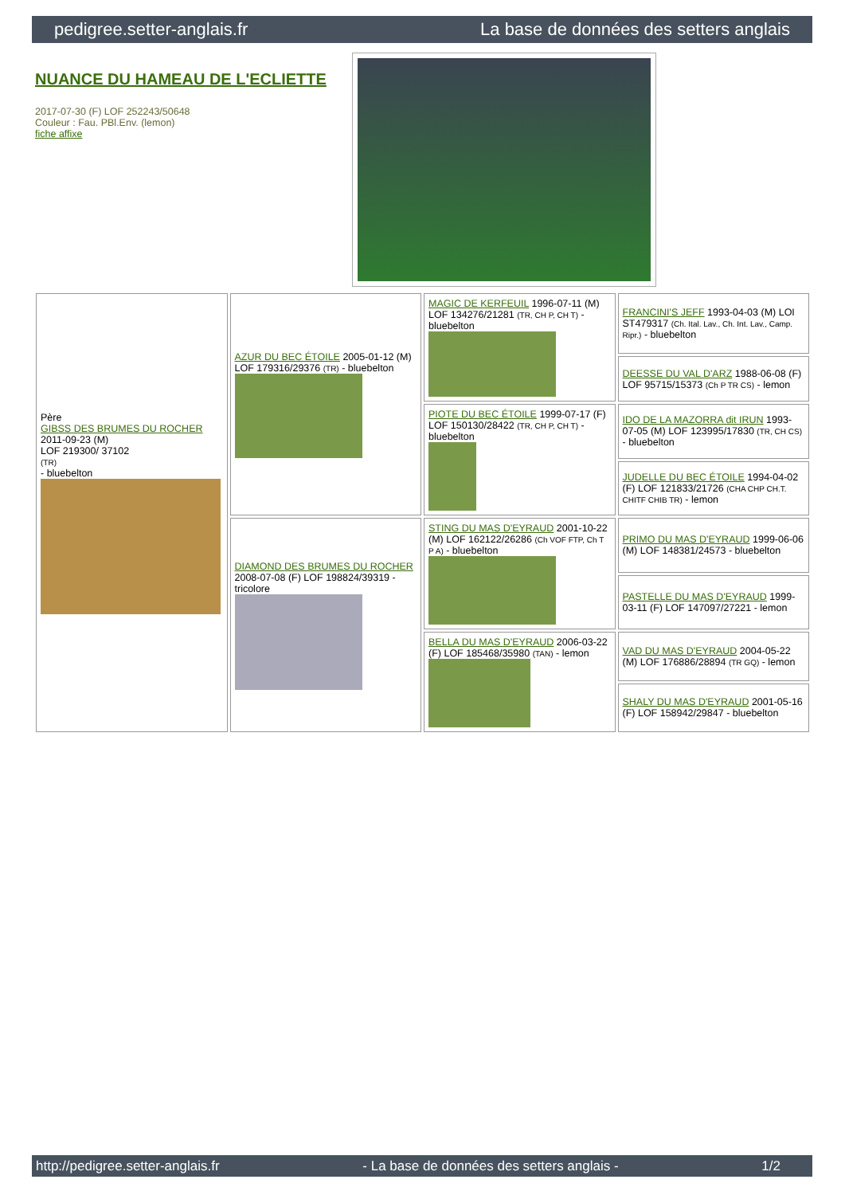pedigree.setter-anglais.fr La base de données des setters anglais
NUANCE DU HAMEAU DE L'ECLIETTE
2017-07-30 (F) LOF 252243/50648
Couleur : Fau. PBl.Env. (lemon)
fiche affixe
| Père GIBSS DES BRUMES DU ROCHER 2011-09-23 (M) LOF 219300/ 37102 (TR) - bluebelton | AZUR DU BEC ÉTOILE 2005-01-12 (M) LOF 179316/29376 (TR) - bluebelton | MAGIC DE KERFEUIL 1996-07-11 (M) LOF 134276/21281 (TR, CH P, CH T) - bluebelton | FRANCINI'S JEFF 1993-04-03 (M) LOI ST479317 (Ch. Ital. Lav., Ch. Int. Lav., Camp. Ripr.) - bluebelton |
| | | | DEESSE DU VAL D'ARZ 1988-06-08 (F) LOF 95715/15373 (Ch P TR CS) - lemon |
| | | PIOTE DU BEC ÉTOILE 1999-07-17 (F) LOF 150130/28422 (TR, CH P, CH T) - bluebelton | IDO DE LA MAZORRA dit IRUN 1993-07-05 (M) LOF 123995/17830 (TR, CH CS) - bluebelton |
| | | | JUDELLE DU BEC ÉTOILE 1994-04-02 (F) LOF 121833/21726 (CHA CHP CH.T. CHITF CHIB TR) - lemon |
| | DIAMOND DES BRUMES DU ROCHER 2008-07-08 (F) LOF 198824/39319 - tricolore | STING DU MAS D'EYRAUD 2001-10-22 (M) LOF 162122/26286 (Ch VOF FTP, Ch T P A) - bluebelton | PRIMO DU MAS D'EYRAUD 1999-06-06 (M) LOF 148381/24573 - bluebelton |
| | | | PASTELLE DU MAS D'EYRAUD 1999-03-11 (F) LOF 147097/27221 - lemon |
| | | BELLA DU MAS D'EYRAUD 2006-03-22 (F) LOF 185468/35980 (TAN) - lemon | VAD DU MAS D'EYRAUD 2004-05-22 (M) LOF 176886/28894 (TR GQ) - lemon |
| | | | SHALY DU MAS D'EYRAUD 2001-05-16 (F) LOF 158942/29847 - bluebelton |
http://pedigree.setter-anglais.fr - La base de données des setters anglais - 1/2